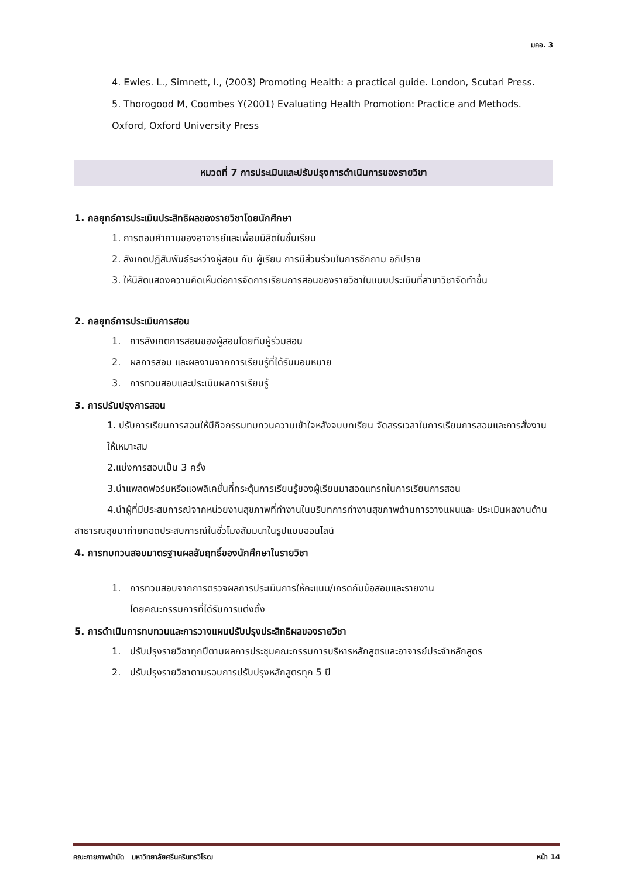มคอ. 3
4. Ewles. L., Simnett, I., (2003) Promoting Health: a practical guide. London, Scutari Press.
5. Thorogood M, Coombes Y(2001) Evaluating Health Promotion: Practice and Methods. Oxford, Oxford University Press
หมวดที่ 7 การประเมินและปรับปรุงการดำเนินการของรายวิชา
1. กลยุทธ์การประเมินประสิทธิผลของรายวิชาโดยนักศึกษา
1. การตอบคำถามของอาจารย์และเพื่อนนิสิตในชั้นเรียน
2. สังเกตปฏิสัมพันธ์ระหว่างผู้สอน กับ ผู้เรียน การมีส่วนร่วมในการซักถาม อภิปราย
3. ให้นิสิตแสดงความคิดเห็นต่อการจัดการเรียนการสอนของรายวิชาในแบบประเมินที่สาขาวิชาจัดทำขึ้น
2. กลยุทธ์การประเมินการสอน
1. การสังเกตการสอนของผู้สอนโดยทีมผู้ร่วมสอน
2. ผลการสอบ และผลงานจากการเรียนรู้ที่ได้รับมอบหมาย
3. การทวนสอบและประเมินผลการเรียนรู้
3. การปรับปรุงการสอน
1. ปรับการเรียนการสอนให้มีกิจกรรมทบทวนความเข้าใจหลังจบบทเรียน จัดสรรเวลาในการเรียนการสอนและการสั่งงานให้เหมาะสม
2.แบ่งการสอบเป็น 3 ครั้ง
3.นำแพลตฟอร์มหรือแอพลิเคชั่นที่กระตุ้นการเรียนรู้ของผู้เรียนมาสอดแทรกในการเรียนการสอน
4.นำผู้ที่มีประสบการณ์จากหน่วยงานสุขภาพที่ทำงานในบริบทการทำงานสุขภาพด้านการวางแผนและ ประเมินผลงานด้านสาธารณสุขมาถ่ายทอดประสบการณ์ในชั่วโมงสัมมนาในรูปแบบออนไลน์
4. การทบทวนสอบมาตรฐานผลสัมฤทธิ์ของนักศึกษาในรายวิชา
1. การทวนสอบจากการตรวจผลการประเมินการให้คะแนน/เกรดกับข้อสอบและรายงาน
โดยคณะกรรมการที่ได้รับการแต่งตั้ง
5. การดำเนินการทบทวนและการวางแผนปรับปรุงประสิทธิผลของรายวิชา
1. ปรับปรุงรายวิชาทุกปีตามผลการประชุมคณะกรรมการบริหารหลักสูตรและอาจารย์ประจำหลักสูตร
2. ปรับปรุงรายวิชาตามรอบการปรับปรุงหลักสูตรทุก 5 ปี
คณะกายภาพบำบัด มหาวิทยาลัยศรีนครินทรวิโรฒ หน้า 14